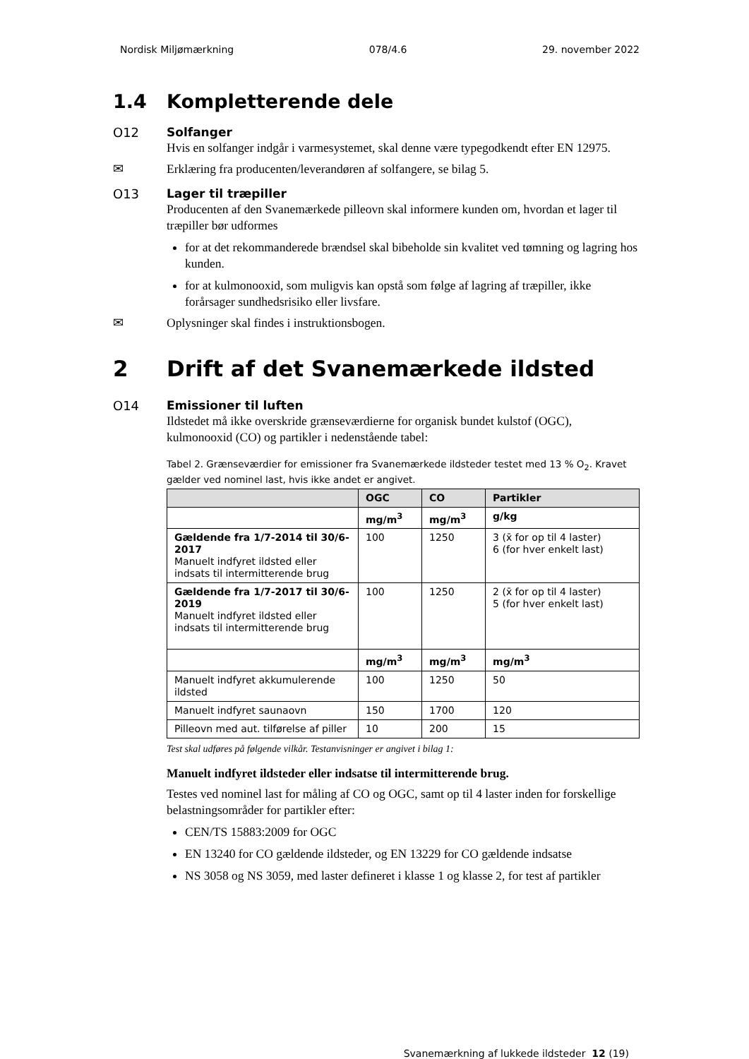Nordisk Miljømærkning 078/4.6 29. november 2022
1.4 Kompletterende dele
O12 Solfanger
Hvis en solfanger indgår i varmesystemet, skal denne være typegodkendt efter EN 12975.
✉ Erklæring fra producenten/leverandøren af solfangere, se bilag 5.
O13 Lager til træpiller
Producenten af den Svanemærkede pilleovn skal informere kunden om, hvordan et lager til træpiller bør udformes
for at det rekommanderede brændsel skal bibeholde sin kvalitet ved tømning og lagring hos kunden.
for at kulmonooxid, som muligvis kan opstå som følge af lagring af træpiller, ikke forårsager sundhedsrisiko eller livsfare.
✉ Oplysninger skal findes i instruktionsbogen.
2 Drift af det Svanemærkede ildsted
O14 Emissioner til luften
Ildstedet må ikke overskride grænseværdierne for organisk bundet kulstof (OGC), kulmonooxid (CO) og partikler i nedenstående tabel:
Tabel 2. Grænseværdier for emissioner fra Svanemærkede ildsteder testet med 13 % O<sub>2</sub>. Kravet gælder ved nominel last, hvis ikke andet er angivet.
| | OGC | CO | Partikler |
| --- | --- | --- | --- |
| | mg/m<sup>3</sup> | mg/m<sup>3</sup> | g/kg |
| Gældende fra 1/7-2014 til 30/6-2017 Manuelt indfyret ildsted eller indsats til intermitterende brug | 100 | 1250 | 3 (x̄ for op til 4 laster) 6 (for hver enkelt last) |
| Gældende fra 1/7-2017 til 30/6-2019 Manuelt indfyret ildsted eller indsats til intermitterende brug | 100 | 1250 | 2 (x̄ for op til 4 laster) 5 (for hver enkelt last) |
| | mg/m<sup>3</sup> | mg/m<sup>3</sup> | mg/m<sup>3</sup> |
| Manuelt indfyret akkumulerende ildsted | 100 | 1250 | 50 |
| Manuelt indfyret saunaovn | 150 | 1700 | 120 |
| Pilleovn med aut. tilførelse af piller | 10 | 200 | 15 |
Test skal udføres på følgende vilkår. Testanvisninger er angivet i bilag 1:
Manuelt indfyret ildsteder eller indsatse til intermitterende brug.
Testes ved nominel last for måling af CO og OGC, samt op til 4 laster inden for forskellige belastningsområder for partikler efter:
CEN/TS 15883:2009 for OGC
EN 13240 for CO gældende ildsteder, og EN 13229 for CO gældende indsatse
NS 3058 og NS 3059, med laster defineret i klasse 1 og klasse 2, for test af partikler
Svanemærkning af lukkede ildsteder 12 (19)